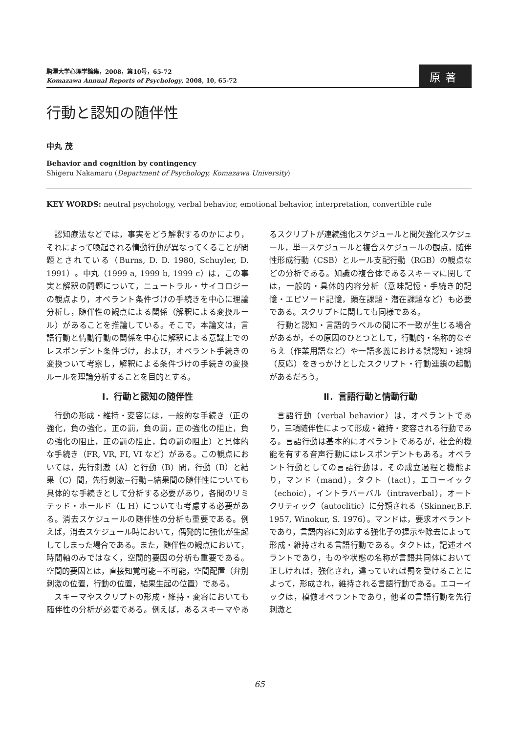駒澤大学心理学論集，2008，第10号，65-72
Komazawa Annual Reports of Psychology, 2008, 10, 65-72
原著
行動と認知の随伴性
中丸 茂
Behavior and cognition by contingency
Shigeru Nakamaru (Department of Psychology, Komazawa University)
KEY WORDS: neutral psychology, verbal behavior, emotional behavior, interpretation, convertible rule
認知療法などでは，事実をどう解釈するのかにより，それによって喚起される情動行動が異なってくることが問題とされている（Burns, D. D. 1980, Schuyler, D. 1991）。中丸（1999 a, 1999 b, 1999 c）は，この事実と解釈の問題について，ニュートラル・サイコロジーの観点より，オペラント条件づけの手続きを中心に理論分析し，随伴性の観点による関係（解釈による変換ルール）があることを推論している。そこで，本論文は，言語行動と情動行動の関係を中心に解釈による意識上でのレスポンデント条件づけ，および，オペラント手続きの変換ついて考察し，解釈による条件づけの手続きの変換ルールを理論分析することを目的とする。
Ⅰ．行動と認知の随伴性
行動の形成・維持・変容には，一般的な手続き（正の強化，負の強化，正の罰，負の罰，正の強化の阻止，負の強化の阻止，正の罰の阻止，負の罰の阻止）と具体的な手続き（FR, VR, FI, VI など）がある。この観点においては，先行刺激（A）と行動（B）間，行動（B）と結果（C）間，先行刺激−行動−結果間の随伴性についても具体的な手続きとして分析する必要があり，各間のリミテッド・ホールド（L H）についても考慮する必要がある。消去スケジュールの随伴性の分析も重要である。例えば，消去スケジュール時において，偶発的に強化が生起してしまった場合である。また，随伴性の観点において，時間軸のみではなく，空間的要因の分析も重要である。空間的要因とは，直接知覚可能−不可能，空間配置（弁別刺激の位置，行動の位置，結果生起の位置）である。
スキーマやスクリプトの形成・維持・変容においても随伴性の分析が必要である。例えば，あるスキーマやあるスクリプトが連続強化スケジュールと間欠強化スケジュール，単一スケジュールと複合スケジュールの観点，随伴性形成行動（CSB）とルール支配行動（RGB）の観点などの分析である。知識の複合体であるスキーマに関しては，一般的・具体的内容分析（意味記憶・手続き的記憶・エピソード記憶，顕在課題・潜在課題など）も必要である。スクリプトに関しても同様である。
行動と認知・言語的ラベルの間に不一致が生じる場合があるが，その原因のひとつとして，行動的・名称的なぞらえ（作業用語など）や一語多義における誤認知・速想（反応）をきっかけとしたスクリプト・行動連鎖の起動があるだろう。
Ⅱ．言語行動と情動行動
言語行動（verbal behavior）は，オペラントであり，三項随伴性によって形成・維持・変容される行動である。言語行動は基本的にオペラントであるが，社会的機能を有する音声行動にはレスポンデントもある。オペラント行動としての言語行動は，その成立過程と機能より，マンド（mand），タクト（tact），エコーイック（echoic），イントラバーバル（intraverbal），オートクリティック（autoclitic）に分類される（Skinner,B.F. 1957, Winokur, S. 1976）。マンドは，要求オペラントであり，言語内容に対応する強化子の提示や除去によって形成・維持される言語行動である。タクトは，記述オペラントであり，ものや状態の名称が言語共同体において正しければ，強化され，違っていれば罰を受けることによって，形成され，維持される言語行動である。エコーイックは，模倣オペラントであり，他者の言語行動を先行刺激と
65